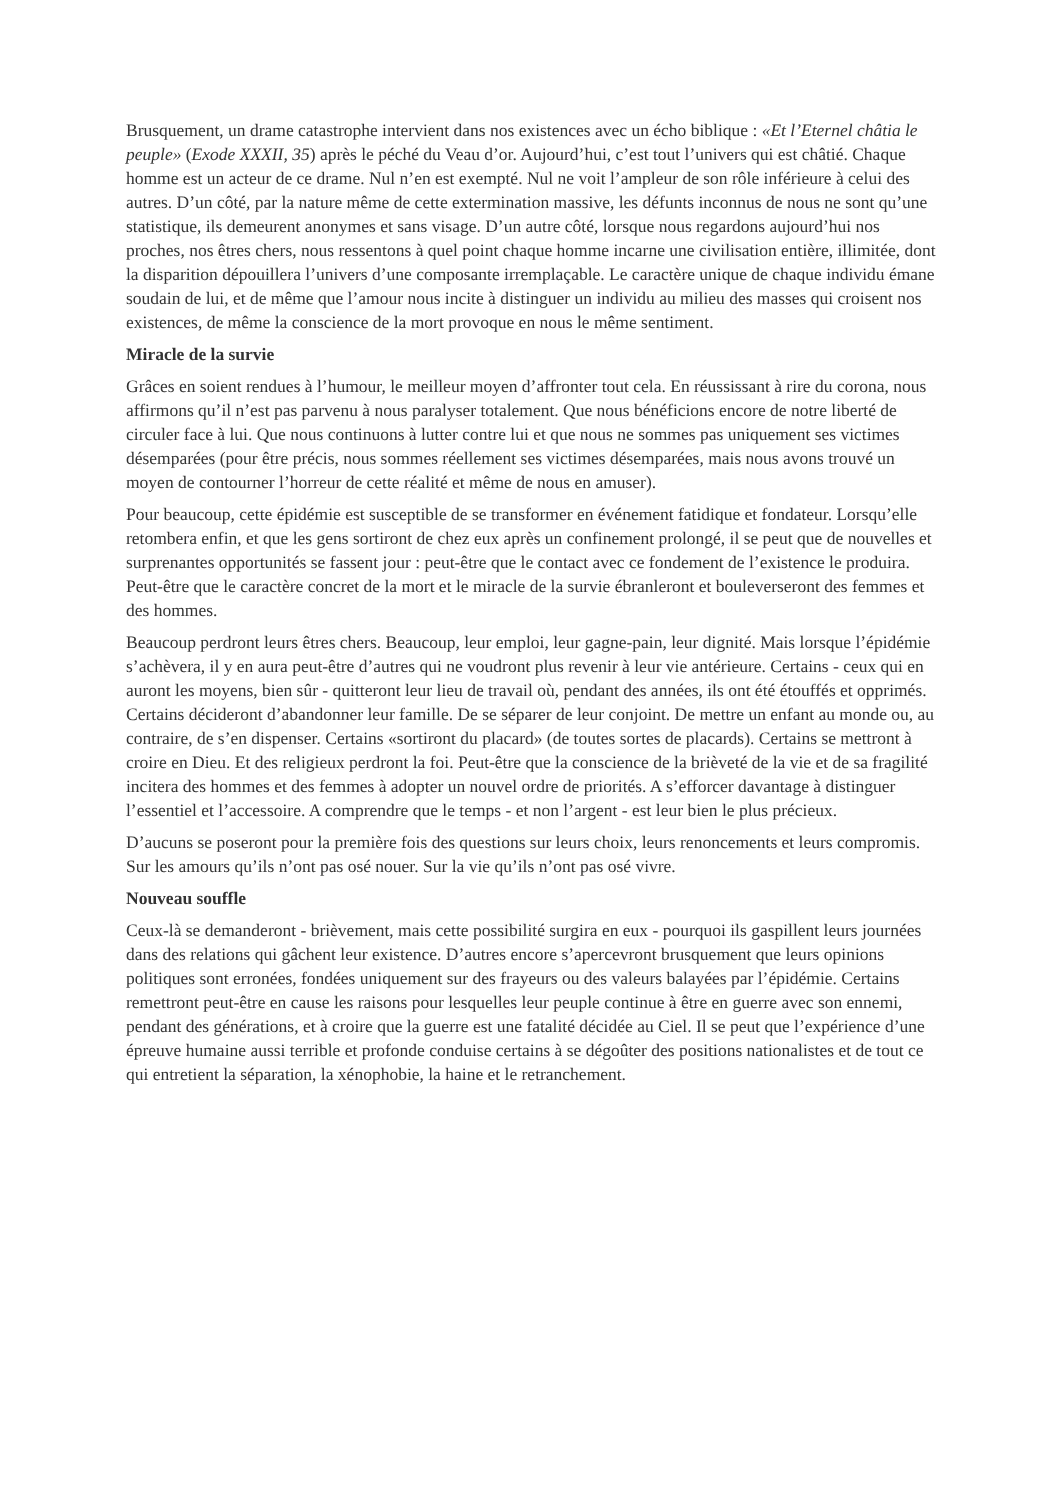Brusquement, un drame catastrophe intervient dans nos existences avec un écho biblique : «Et l’Eternel châtia le peuple» (Exode XXXII, 35) après le péché du Veau d’or. Aujourd’hui, c’est tout l’univers qui est châtié. Chaque homme est un acteur de ce drame. Nul n’en est exempté. Nul ne voit l’ampleur de son rôle inférieure à celui des autres. D’un côté, par la nature même de cette extermination massive, les défunts inconnus de nous ne sont qu’une statistique, ils demeurent anonymes et sans visage. D’un autre côté, lorsque nous regardons aujourd’hui nos proches, nos êtres chers, nous ressentons à quel point chaque homme incarne une civilisation entière, illimitée, dont la disparition dépouillera l’univers d’une composante irremplaçable. Le caractère unique de chaque individu émane soudain de lui, et de même que l’amour nous incite à distinguer un individu au milieu des masses qui croisent nos existences, de même la conscience de la mort provoque en nous le même sentiment.
Miracle de la survie
Grâces en soient rendues à l’humour, le meilleur moyen d’affronter tout cela. En réussissant à rire du corona, nous affirmons qu’il n’est pas parvenu à nous paralyser totalement. Que nous bénéficions encore de notre liberté de circuler face à lui. Que nous continuons à lutter contre lui et que nous ne sommes pas uniquement ses victimes désemparées (pour être précis, nous sommes réellement ses victimes désemparées, mais nous avons trouvé un moyen de contourner l’horreur de cette réalité et même de nous en amuser).
Pour beaucoup, cette épidémie est susceptible de se transformer en événement fatidique et fondateur. Lorsqu’elle retombera enfin, et que les gens sortiront de chez eux après un confinement prolongé, il se peut que de nouvelles et surprenantes opportunités se fassent jour : peut-être que le contact avec ce fondement de l’existence le produira. Peut-être que le caractère concret de la mort et le miracle de la survie ébranleront et bouleverseront des femmes et des hommes.
Beaucoup perdront leurs êtres chers. Beaucoup, leur emploi, leur gagne-pain, leur dignité. Mais lorsque l’épidémie s’achèvera, il y en aura peut-être d’autres qui ne voudront plus revenir à leur vie antérieure. Certains - ceux qui en auront les moyens, bien sûr - quitteront leur lieu de travail où, pendant des années, ils ont été étouffés et opprimés. Certains décideront d’abandonner leur famille. De se séparer de leur conjoint. De mettre un enfant au monde ou, au contraire, de s’en dispenser. Certains «sortiront du placard» (de toutes sortes de placards). Certains se mettront à croire en Dieu. Et des religieux perdront la foi. Peut-être que la conscience de la brièveté de la vie et de sa fragilité incitera des hommes et des femmes à adopter un nouvel ordre de priorités. A s’efforcer davantage à distinguer l’essentiel et l’accessoire. A comprendre que le temps - et non l’argent - est leur bien le plus précieux.
D’aucuns se poseront pour la première fois des questions sur leurs choix, leurs renoncements et leurs compromis. Sur les amours qu’ils n’ont pas osé nouer. Sur la vie qu’ils n’ont pas osé vivre.
Nouveau souffle
Ceux-là se demanderont - brièvement, mais cette possibilité surgira en eux - pourquoi ils gaspillent leurs journées dans des relations qui gâchent leur existence. D’autres encore s’apercevront brusquement que leurs opinions politiques sont erronées, fondées uniquement sur des frayeurs ou des valeurs balayées par l’épidémie. Certains remettront peut-être en cause les raisons pour lesquelles leur peuple continue à être en guerre avec son ennemi, pendant des générations, et à croire que la guerre est une fatalité décidée au Ciel. Il se peut que l’expérience d’une épreuve humaine aussi terrible et profonde conduise certains à se dégoûter des positions nationalistes et de tout ce qui entretient la séparation, la xénophobie, la haine et le retranchement.